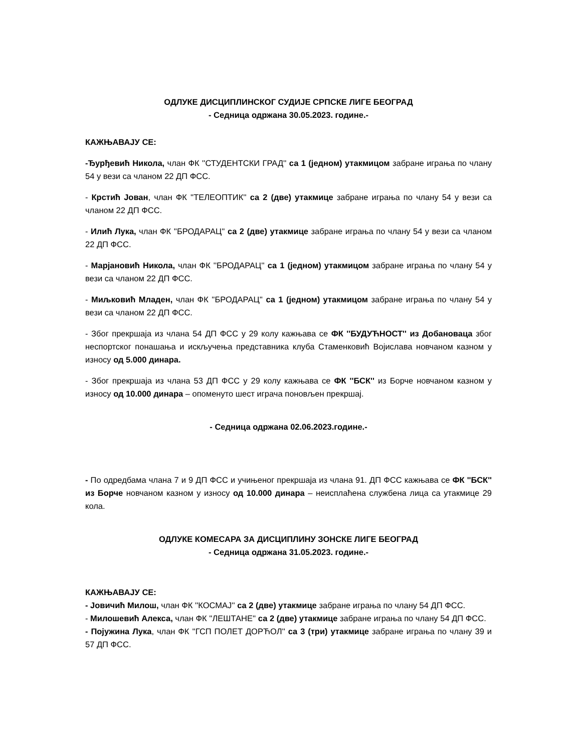ОДЛУКЕ ДИСЦИПЛИНСКОГ СУДИЈЕ СРПСКЕ ЛИГЕ БЕОГРАД
- Седница одржана 30.05.2023. године.-
КАЖЊАВАЈУ СЕ:
-Ђурђевић Никола, члан ФК ''СТУДЕНТСКИ ГРАД'' са 1 (једном) утакмицом забране играња по члану 54 у вези са чланом 22 ДП ФСС.
- Крстић Јован, члан ФК ''ТЕЛЕОПТИК'' са 2 (две) утакмице забране играња по члану 54 у вези са чланом 22 ДП ФСС.
- Илић Лука, члан ФК ''БРОДАРАЦ'' са 2 (две) утакмице забране играња по члану 54 у вези са чланом 22 ДП ФСС.
- Марјановић Никола, члан ФК ''БРОДАРАЦ'' са 1 (једном) утакмицом забране играња по члану 54 у вези са чланом 22 ДП ФСС.
- Миљковић Младен, члан ФК ''БРОДАРАЦ'' са 1 (једном) утакмицом забране играња по члану 54 у вези са чланом 22 ДП ФСС.
- Због прекршаја из члана 54 ДП ФСС у 29 колу кажњава се ФК ''БУДУЋНОСТ'' из Добановаца због неспортског понашања и искључења представника клуба Стаменковић Војислава новчаном казном у износу од 5.000 динара.
- Због прекршаја из члана 53 ДП ФСС у 29 колу кажњава се ФК ''БСК'' из Борче новчаном казном у износу од 10.000 динара – опоменуто шест играча поновљен прекршај.
- Седница одржана 02.06.2023.године.-
- По одредбама члана 7 и 9 ДП ФСС и учињеног прекршаја из члана 91. ДП ФСС кажњава се ФК ''БСК'' из Борче новчаном казном у износу од 10.000 динара – неисплаћена службена лица са утакмице 29 кола.
ОДЛУКЕ КОМЕСАРА ЗА ДИСЦИПЛИНУ ЗОНСКЕ ЛИГЕ БЕОГРАД
- Седница одржана 31.05.2023. године.-
КАЖЊАВАЈУ СЕ:
- Јовичић Милош, члан ФК ''КОСМАЈ'' са 2 (две) утакмице забране играња по члану 54 ДП ФСС.
- Милошевић Алекса, члан ФК ''ЛЕШТАНЕ'' са 2 (две) утакмице забране играња по члану 54 ДП ФСС.
- Појужина Лука, члан ФК ''ГСП ПОЛЕТ ДОРЋОЛ'' са 3 (три) утакмице забране играња по члану 39 и 57 ДП ФСС.